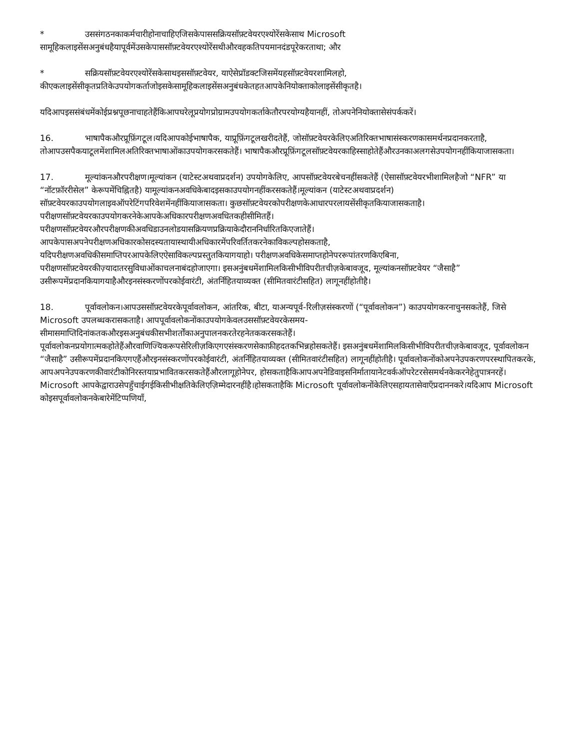* उससंगठनकाकर्मचारीहोनाचाहिएजिसकेपाससक्रियसॉफ़्टवेयरएश्योरेंसकेसाथ Microsoft सामूहिकलाइसेंसअनुबंधहैयापूर्वमेंउसकेपाससॉफ़्टवेयरएश्योरेंसथीऔरवहकतिपयमानदंडपूरेकरताथा; और
* सक्रियसॉफ़्टवेयरएश्योरेंसकेसाथइससॉफ़्टवेयर, याऐसेप्रॉडक्टजिसमेंयहसॉफ़्टवेयरशामिलहो, कीएकलाइसेंसीकृतप्रतिकेउपयोगकर्ताजोइसकेसामूहिकलाइसेंसअनुबंधकेतहतआपकेनियोक्ताकोलाइसेंसीकृतहै।
यदिआपइससंबंधमेंकोईप्रश्नपूछनाचाहतेहैंकिआपघरेलूप्रयोगप्रोग्रामउपयोगकर्ताकेतौरपरयोग्यहैयानहीं, तोअपनेनियोक्तासेसंपर्ककरें।
16. भाषापैकऔरप्रूफ़िंगटूल।यदिआपकोईभाषापैक, याप्रूफ़िंगटूलखरीदतेहैं, जोसॉफ़्टवेयरकेलिएअतिरिक्तभाषासंस्करणकासमर्थनप्रदानकरताहै, तोआपउसपैकयाटूलमेंशामिलअतिरिक्तभाषाओंकाउपयोगकरसकतेहैं। भाषापैकऔरप्रूफ़िंगटूलसॉफ़्टवेयरकाहिस्साहोतेहैंऔरउनकाअलगसेउपयोगनहींकियाजासकता।
17. मूल्यांकनऔरपरीक्षण।मूल्यांकन (याटेस्टअथवाप्रदर्शन) उपयोगकेलिए, आपसॉफ़्टवेयरबेचनहींसकतेहैं (ऐसासॉफ़्टवेयरभीशामिलहैजो “NFR” या “नॉटफ़ॉररीसेल” केरूपमेंचिह्नितहै) यामूल्यांकनअवधिकेबादइसकाउपयोगनहींकरसकतेहैं।मूल्यांकन (याटेस्टअथवाप्रदर्शन) सॉफ़्टवेयरकाउपयोगलाइवऑपरेटिंगपरिवेशमेंनहींकियाजासकता। कुछसॉफ़्टवेयरकोपरीक्षणकेआधारपरलायसेंसीकृतकियाजासकताहै। परीक्षणसॉफ़्टवेयरकाउपयोगकरनेकेआपकेअधिकारपरीक्षणअवधितकहीसीमितहैं। परीक्षणसॉफ़्टवेयरऔरपरीक्षणकीअवधिडाउनलोडयासक्रियणप्रक्रियाकेदौराननिर्धारितकिएजातेहैं। आपकेपासअपनेपरीक्षणअधिकारकोसदस्यतायास्थायीअधिकारमेंपरिवर्तितकरनेकाविकल्पहोसकताहै, यदिपरीक्षणअवधिकीसमाप्तिपरआपकेलिएऐसाविकल्पप्रस्तुतकियागयाहो। परीक्षणअवधिकेसमाप्तहोनेपररूपांतरणकिएबिना, परीक्षणसॉफ़्टवेयरकीज़्यादातरसुविधाओंकाचलनाबंदहोजाएगा। इसअनुंबधमेंशामिलकिसीभीविपरीतचीज़केबावजूद, मूल्यांकनसॉफ़्टवेयर “जैसाहै” उसीरूपमेंप्रदानकियागयाहैऔरइनसंस्करणोंपरकोईवारंटी, अंतर्निहितयाव्यक्त (सीमितवारंटीसहित) लागूनहींहोतीहै।
18. पूर्वावलोकन।आपउससॉफ़्टवेयरकेपूर्वावलोकन, आंतरिक, बीटा, याअन्यपूर्व-रिलीज़संस्करणों (“पूर्वावलोकन”) काउपयोगकरनाचुनसकतेहैं, जिसे Microsoft उपलब्धकरासकताहै। आपपूर्वावलोकनोंकाउपयोगकेवलउससॉफ़्टवेयरकेसमय-सीमासमाप्तिदिनांकतकऔरइसअनुबंधकीसभीशर्तोंकाअनुपालनकरतेरहनेतककरसकतेहैं। पूर्वावलोकनप्रयोगात्मकहोतेहैंऔरवाणिज्यिकरूपसेरिलीज़किएगएसंस्करणसेकाफ़ीहदतकभिन्नहोसकतेहैं। इसअनुंबधमेंशामिलकिसीभीविपरीतचीज़केबावजूद, पूर्वावलोकन “जैसाहै” उसीरूपमेंप्रदानकिएगएहैंऔरइनसंस्करणोंपरकोईवारंटी, अंतर्निहितयाव्यक्त (सीमितवारंटीसहित) लागूनहींहोतीहै। पूर्वावलोकनोंकोअपनेउपकरणपरस्थापितकरके, आपअपनेउपकरणकीवारंटीकोनिरस्तयाप्रभावितकरसकतेहैंऔरलागूहोनेपर, होसकताहैकिआपअपनेडिवाइसनिर्मातायानेटवर्कऑपरेटरसेसमर्थनकेकरनेहेतुपात्रनरहें। Microsoft आपकेद्वाराउसेपहुँचाईगईकिसीभीक्षतिकेलिएज़िम्मेदारनहींहै।होसकताहैकि Microsoft पूर्वावलोकनोंकेलिएसहायतासेवाएँप्रदाननकरे।यदिआप Microsoft कोइसपूर्वावलोकनकेबारेमेंटिप्पणियाँ,